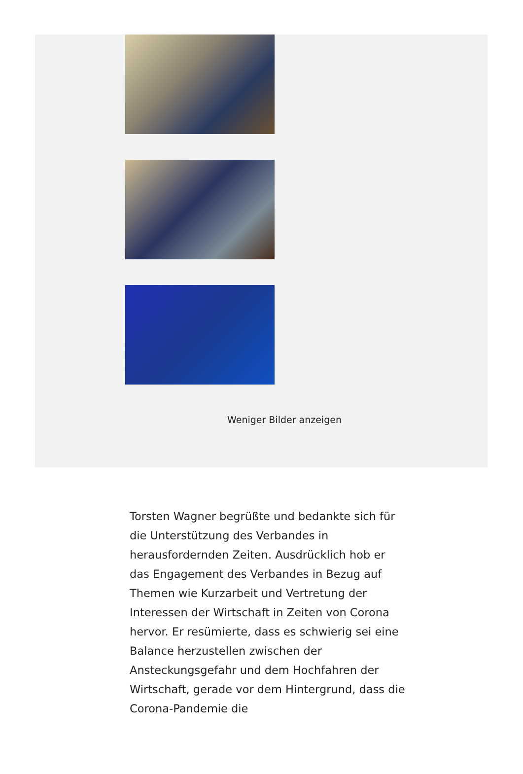Weniger Bilder anzeigen
Torsten Wagner begrüßte und bedankte sich für die Unterstützung des Verbandes in herausfordernden Zeiten. Ausdrücklich hob er das Engagement des Verbandes in Bezug auf Themen wie Kurzarbeit und Vertretung der Interessen der Wirtschaft in Zeiten von Corona hervor. Er resümierte, dass es schwierig sei eine Balance herzustellen zwischen der Ansteckungsgefahr und dem Hochfahren der Wirtschaft, gerade vor dem Hintergrund, dass die Corona-Pandemie die